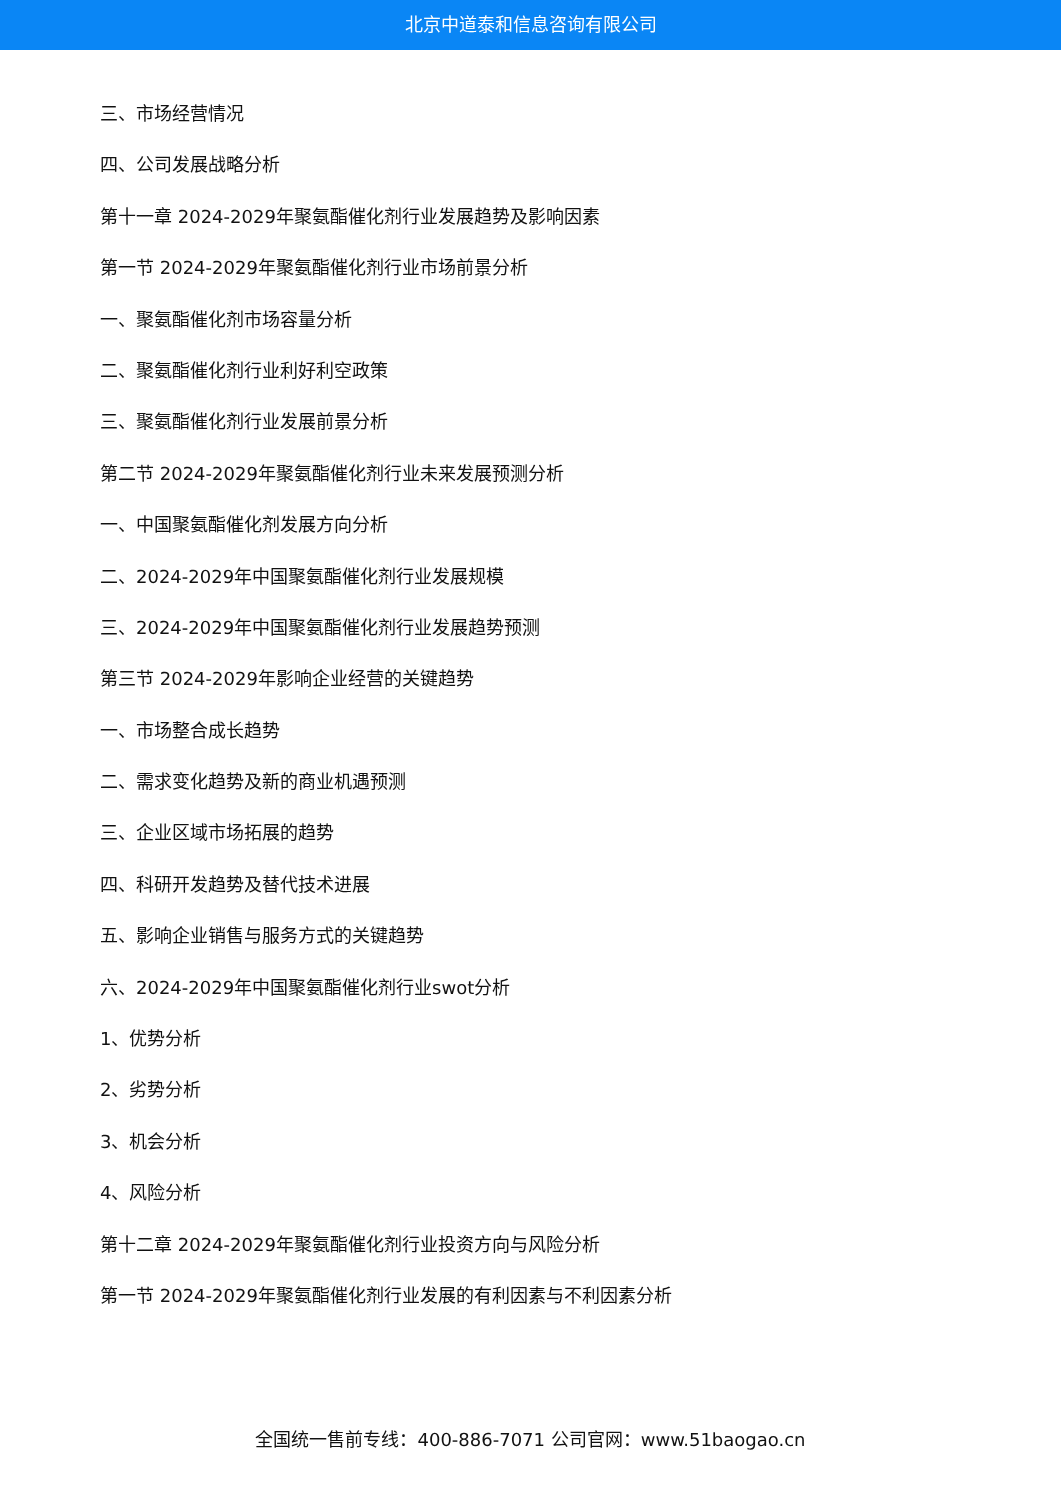北京中道泰和信息咨询有限公司
三、市场经营情况
四、公司发展战略分析
第十一章 2024-2029年聚氨酯催化剂行业发展趋势及影响因素
第一节 2024-2029年聚氨酯催化剂行业市场前景分析
一、聚氨酯催化剂市场容量分析
二、聚氨酯催化剂行业利好利空政策
三、聚氨酯催化剂行业发展前景分析
第二节 2024-2029年聚氨酯催化剂行业未来发展预测分析
一、中国聚氨酯催化剂发展方向分析
二、2024-2029年中国聚氨酯催化剂行业发展规模
三、2024-2029年中国聚氨酯催化剂行业发展趋势预测
第三节 2024-2029年影响企业经营的关键趋势
一、市场整合成长趋势
二、需求变化趋势及新的商业机遇预测
三、企业区域市场拓展的趋势
四、科研开发趋势及替代技术进展
五、影响企业销售与服务方式的关键趋势
六、2024-2029年中国聚氨酯催化剂行业swot分析
1、优势分析
2、劣势分析
3、机会分析
4、风险分析
第十二章 2024-2029年聚氨酯催化剂行业投资方向与风险分析
第一节 2024-2029年聚氨酯催化剂行业发展的有利因素与不利因素分析
全国统一售前专线：400-886-7071 公司官网：www.51baogao.cn